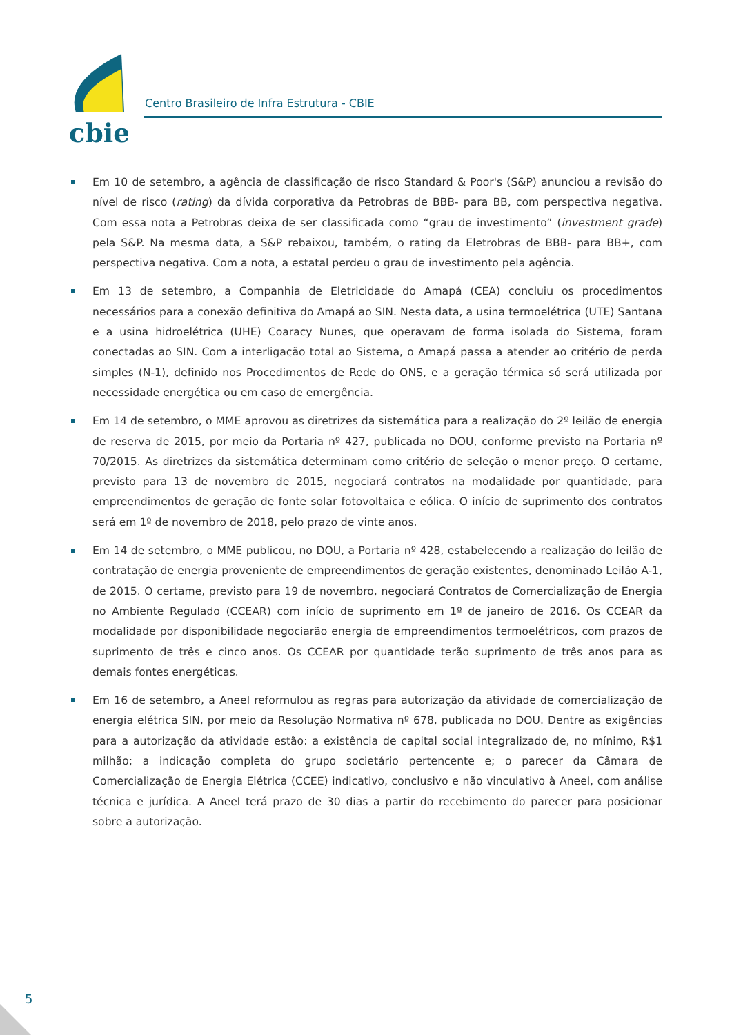cbie
Centro Brasileiro de Infra Estrutura - CBIE
Em 10 de setembro, a agência de classificação de risco Standard & Poor's (S&P) anunciou a revisão do nível de risco (rating) da dívida corporativa da Petrobras de BBB- para BB, com perspectiva negativa. Com essa nota a Petrobras deixa de ser classificada como “grau de investimento” (investment grade) pela S&P. Na mesma data, a S&P rebaixou, também, o rating da Eletrobras de BBB- para BB+, com perspectiva negativa. Com a nota, a estatal perdeu o grau de investimento pela agência.
Em 13 de setembro, a Companhia de Eletricidade do Amapá (CEA) concluiu os procedimentos necessários para a conexão definitiva do Amapá ao SIN. Nesta data, a usina termoelétrica (UTE) Santana e a usina hidroelétrica (UHE) Coaracy Nunes, que operavam de forma isolada do Sistema, foram conectadas ao SIN. Com a interligação total ao Sistema, o Amapá passa a atender ao critério de perda simples (N-1), definido nos Procedimentos de Rede do ONS, e a geração térmica só será utilizada por necessidade energética ou em caso de emergência.
Em 14 de setembro, o MME aprovou as diretrizes da sistemática para a realização do 2º leilão de energia de reserva de 2015, por meio da Portaria nº 427, publicada no DOU, conforme previsto na Portaria nº 70/2015. As diretrizes da sistemática determinam como critério de seleção o menor preço. O certame, previsto para 13 de novembro de 2015, negociará contratos na modalidade por quantidade, para empreendimentos de geração de fonte solar fotovoltaica e eólica. O início de suprimento dos contratos será em 1º de novembro de 2018, pelo prazo de vinte anos.
Em 14 de setembro, o MME publicou, no DOU, a Portaria nº 428, estabelecendo a realização do leilão de contratação de energia proveniente de empreendimentos de geração existentes, denominado Leilão A-1, de 2015. O certame, previsto para 19 de novembro, negociará Contratos de Comercialização de Energia no Ambiente Regulado (CCEAR) com início de suprimento em 1º de janeiro de 2016. Os CCEAR da modalidade por disponibilidade negociarão energia de empreendimentos termoelétricos, com prazos de suprimento de três e cinco anos. Os CCEAR por quantidade terão suprimento de três anos para as demais fontes energéticas.
Em 16 de setembro, a Aneel reformulou as regras para autorização da atividade de comercialização de energia elétrica SIN, por meio da Resolução Normativa nº 678, publicada no DOU. Dentre as exigências para a autorização da atividade estão: a existência de capital social integralizado de, no mínimo, R$1 milhão; a indicação completa do grupo societário pertencente e; o parecer da Câmara de Comercialização de Energia Elétrica (CCEE) indicativo, conclusivo e não vinculativo à Aneel, com análise técnica e jurídica. A Aneel terá prazo de 30 dias a partir do recebimento do parecer para posicionar sobre a autorização.
5